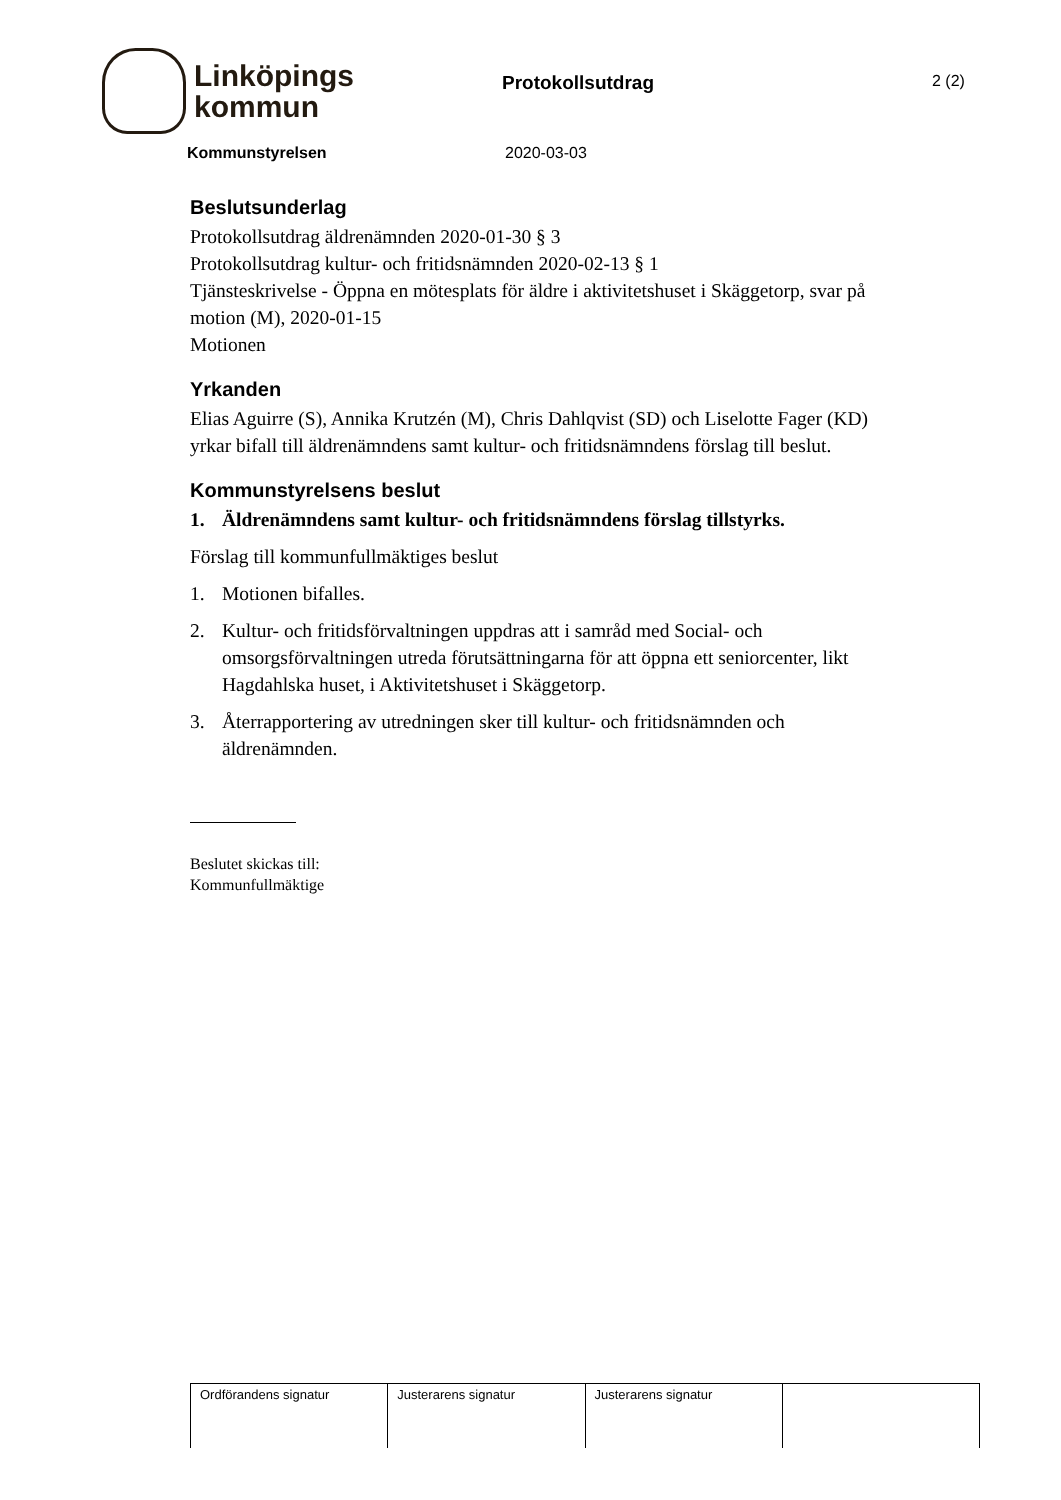Linköpings
kommun
Protokollsutdrag
2 (2)
Kommunstyrelsen 2020-03-03
Beslutsunderlag
Protokollsutdrag äldrenämnden 2020-01-30 § 3
Protokollsutdrag kultur- och fritidsnämnden 2020-02-13 § 1
Tjänsteskrivelse - Öppna en mötesplats för äldre i aktivitetshuset i Skäggetorp, svar på motion (M), 2020-01-15
Motionen
Yrkanden
Elias Aguirre (S), Annika Krutzén (M), Chris Dahlqvist (SD) och Liselotte Fager (KD) yrkar bifall till äldrenämndens samt kultur- och fritidsnämndens förslag till beslut.
Kommunstyrelsens beslut
1. Äldrenämndens samt kultur- och fritidsnämndens förslag tillstyrks.
Förslag till kommunfullmäktiges beslut
1. Motionen bifalles.
2. Kultur- och fritidsförvaltningen uppdras att i samråd med Social- och omsorgsförvaltningen utreda förutsättningarna för att öppna ett seniorcenter, likt Hagdahlska huset, i Aktivitetshuset i Skäggetorp.
3. Återrapportering av utredningen sker till kultur- och fritidsnämnden och äldrenämnden.
Beslutet skickas till:
Kommunfullmäktige
| Ordförandens signatur | Justerarens signatur | Justerarens signatur | |